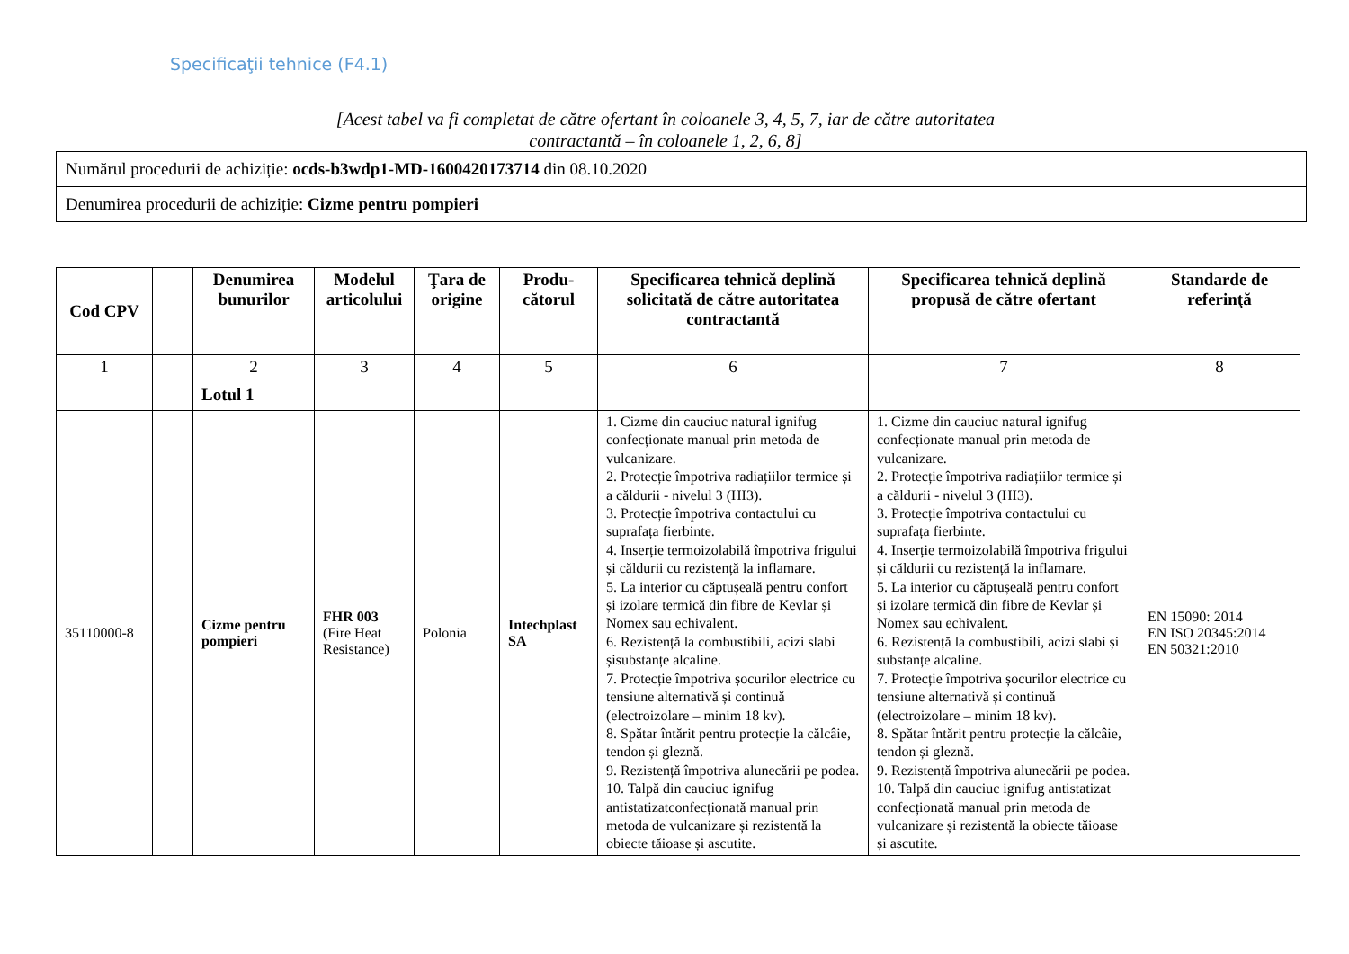Specificaţii tehnice (F4.1)
[Acest tabel va fi completat de către ofertant în coloanele 3, 4, 5, 7, iar de către autoritatea contractantă – în coloanele 1, 2, 6, 8]
| Numărul procedurii de achiziție: ocds-b3wdp1-MD-1600420173714 din 08.10.2020 |
| Denumirea procedurii de achiziție: Cizme pentru pompieri |
| Cod CPV | | Denumirea bunurilor | Modelul articolului | Ţara de origine | Produ-cătorul | Specificarea tehnică deplină solicitată de către autoritatea contractantă | Specificarea tehnică deplină propusă de către ofertant | Standarde de referinţă |
| --- | --- | --- | --- | --- | --- | --- | --- | --- |
| 1 | | 2 | 3 | 4 | 5 | 6 | 7 | 8 |
| | | Lotul 1 | | | | | | |
| 35110000-8 | | Cizme pentru pompieri | FHR 003 (Fire Heat Resistance) | Polonia | Intechplast SA | 1. Cizme din cauciuc natural ignifug confecționate manual prin metoda de vulcanizare. 2. Protecție împotriva radiațiilor termice și a căldurii - nivelul 3 (HI3). 3. Protecție împotriva contactului cu suprafața fierbinte. 4. Inserție termoizolabilă împotriva frigului și căldurii cu rezistență la inflamare. 5. La interior cu căptușeală pentru confort și izolare termică din fibre de Kevlar și Nomex sau echivalent. 6. Rezistență la combustibili, acizi slabi șisubstanțe alcaline. 7. Protecție împotriva șocurilor electrice cu tensiune alternativă și continuă (electroizolare – minim 18 kv). 8. Spătar întărit pentru protecție la călcâie, tendon și gleznă. 9. Rezistență împotriva alunecării pe podea. 10. Talpă din cauciuc ignifug antistatizatconfecționată manual prin metoda de vulcanizare și rezistentă la obiecte tăioase și ascutite. | 1. Cizme din cauciuc natural ignifug confecționate manual prin metoda de vulcanizare. 2. Protecție împotriva radiațiilor termice și a căldurii - nivelul 3 (HI3). 3. Protecție împotriva contactului cu suprafața fierbinte. 4. Inserție termoizolabilă împotriva frigului și căldurii cu rezistență la inflamare. 5. La interior cu căptușeală pentru confort și izolare termică din fibre de Kevlar și Nomex sau echivalent. 6. Rezistență la combustibili, acizi slabi și substanțe alcaline. 7. Protecție împotriva șocurilor electrice cu tensiune alternativă și continuă (electroizolare – minim 18 kv). 8. Spătar întărit pentru protecție la călcâie, tendon și gleznă. 9. Rezistență împotriva alunecării pe podea. 10. Talpă din cauciuc ignifug antistatizat confecționată manual prin metoda de vulcanizare și rezistentă la obiecte tăioase și ascutite. | EN 15090: 2014 EN ISO 20345:2014 EN 50321:2010 |